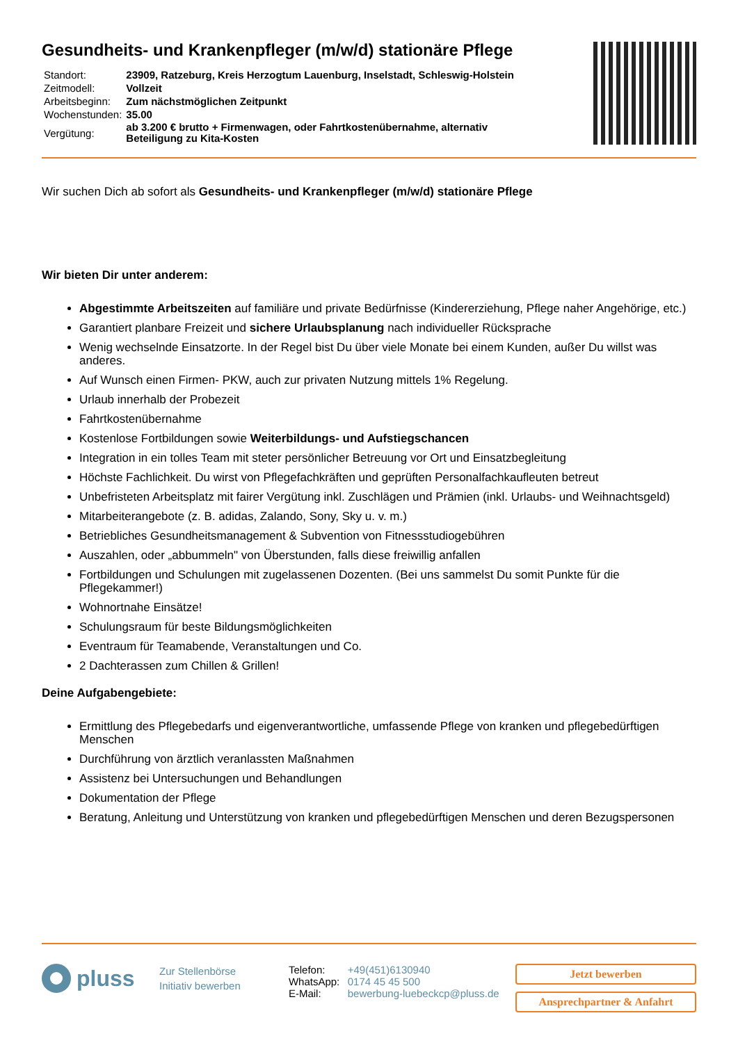Gesundheits- und Krankenpfleger (m/w/d) stationäre Pflege
| Standort: | 23909, Ratzeburg, Kreis Herzogtum Lauenburg, Inselstadt, Schleswig-Holstein |
| Zeitmodell: | Vollzeit |
| Arbeitsbeginn: | Zum nächstmöglichen Zeitpunkt |
| Wochenstunden: | 35.00 |
| Vergütung: | ab 3.200 € brutto + Firmenwagen, oder Fahrtkostenübernahme, alternativ Beteiligung zu Kita-Kosten |
Wir suchen Dich ab sofort als Gesundheits- und Krankenpfleger (m/w/d) stationäre Pflege
Wir bieten Dir unter anderem:
Abgestimmte Arbeitszeiten auf familiäre und private Bedürfnisse (Kindererziehung, Pflege naher Angehörige, etc.)
Garantiert planbare Freizeit und sichere Urlaubsplanung nach individueller Rücksprache
Wenig wechselnde Einsatzorte. In der Regel bist Du über viele Monate bei einem Kunden, außer Du willst was anderes.
Auf Wunsch einen Firmen- PKW, auch zur privaten Nutzung mittels 1% Regelung.
Urlaub innerhalb der Probezeit
Fahrtkostenübernahme
Kostenlose Fortbildungen sowie Weiterbildungs- und Aufstiegschancen
Integration in ein tolles Team mit steter persönlicher Betreuung vor Ort und Einsatzbegleitung
Höchste Fachlichkeit. Du wirst von Pflegefachkräften und geprüften Personalfachkaufleuten betreut
Unbefristeten Arbeitsplatz mit fairer Vergütung inkl. Zuschlägen und Prämien (inkl. Urlaubs- und Weihnachtsgeld)
Mitarbeiterangebote (z. B. adidas, Zalando, Sony, Sky u. v. m.)
Betriebliches Gesundheitsmanagement & Subvention von Fitnessstudiogebühren
Auszahlen, oder „abbummeln" von Überstunden, falls diese freiwillig anfallen
Fortbildungen und Schulungen mit zugelassenen Dozenten. (Bei uns sammelst Du somit Punkte für die Pflegekammer!)
Wohnortnahe Einsätze!
Schulungsraum für beste Bildungsmöglichkeiten
Eventraum für Teamabende, Veranstaltungen und Co.
2 Dachterassen zum Chillen & Grillen!
Deine Aufgabengebiete:
Ermittlung des Pflegebedarfs und eigenverantwortliche, umfassende Pflege von kranken und pflegebedürftigen Menschen
Durchführung von ärztlich veranlassten Maßnahmen
Assistenz bei Untersuchungen und Behandlungen
Dokumentation der Pflege
Beratung, Anleitung und Unterstützung von kranken und pflegebedürftigen Menschen und deren Bezugspersonen
pluss
Zur Stellenbörse
Initiativ bewerben
| Telefon: | +49(451)6130940 |
| WhatsApp: | 0174 45 45 500 |
| E-Mail: | bewerbung-luebeckcp@pluss.de |
Jetzt bewerben
Ansprechpartner & Anfahrt